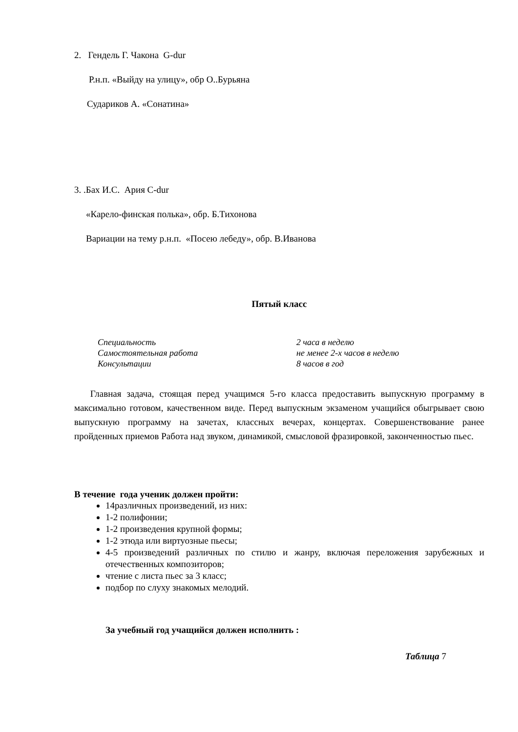2. Гендель Г. Чакона G-dur
Р.н.п. «Выйду на улицу», обр О..Бурьяна
Судариков А. «Сонатина»
3. .Бах И.С. Ария С-dur
«Карело-финская полька», обр. Б.Тихонова
Вариации на тему р.н.п. «Посею лебеду», обр. В.Иванова
Пятый класс
| Специальность | 2 часа в неделю |
| Самостоятельная работа | не менее 2-х часов в неделю |
| Консультации | 8 часов в год |
Главная задача, стоящая перед учащимся 5-го класса предоставить выпускную программу в максимально готовом, качественном виде. Перед выпускным экзаменом учащийся обыгрывает свою выпускную программу на зачетах, классных вечерах, концертах. Совершенствование ранее пройденных приемов Работа над звуком, динамикой, смысловой фразировкой, законченностью пьес.
В течение года ученик должен пройти:
14различных произведений, из них:
1-2 полифонии;
1-2 произведения крупной формы;
1-2 этюда или виртуозные пьесы;
4-5 произведений различных по стилю и жанру, включая переложения зарубежных и отечественных композиторов;
чтение с листа пьес за 3 класс;
подбор по слуху знакомых мелодий.
За учебный год учащийся должен исполнить :
Таблица 7